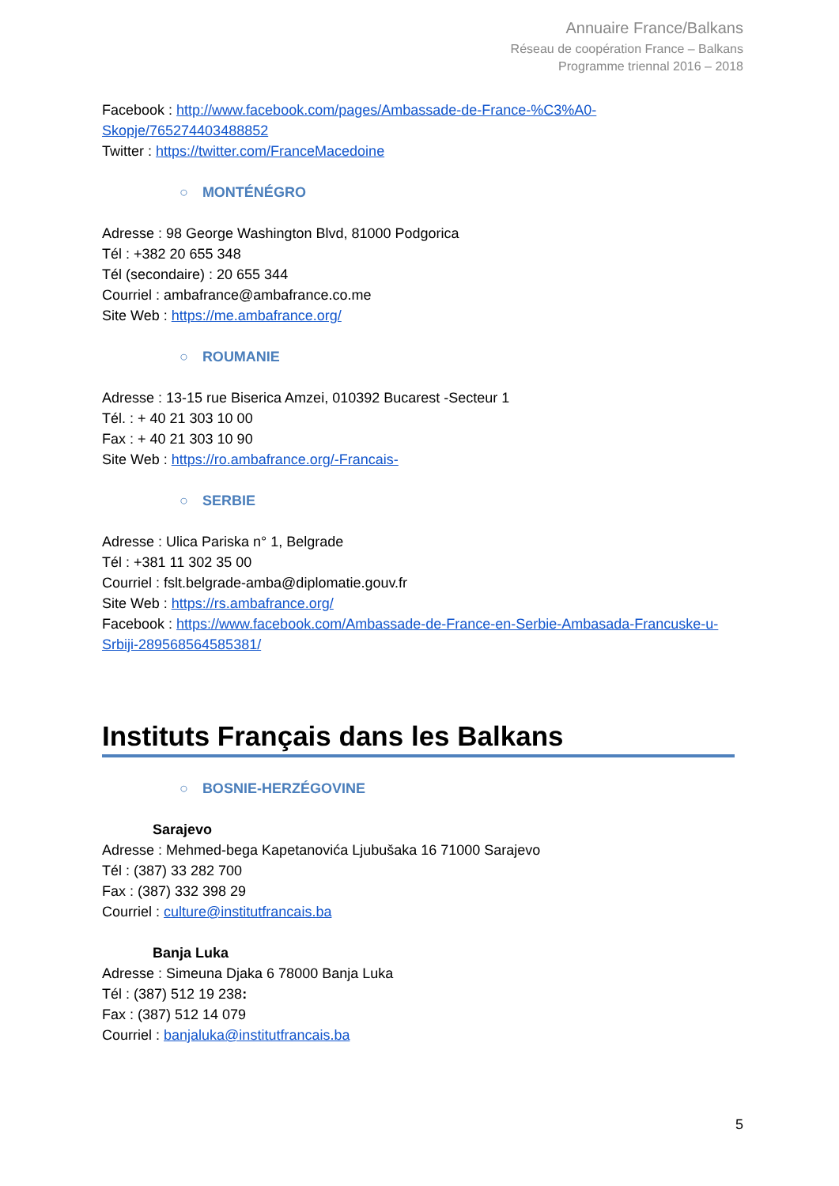Annuaire France/Balkans
Réseau de coopération France – Balkans
Programme triennal 2016 – 2018
Facebook : http://www.facebook.com/pages/Ambassade-de-France-%C3%A0-Skopje/765274403488852
Twitter : https://twitter.com/FranceMacedoine
○ MONTÉNÉGRO
Adresse : 98 George Washington Blvd, 81000 Podgorica
Tél : +382 20 655 348
Tél (secondaire) : 20 655 344
Courriel : ambafrance@ambafrance.co.me
Site Web : https://me.ambafrance.org/
○ ROUMANIE
Adresse : 13-15 rue Biserica Amzei, 010392 Bucarest -Secteur 1
Tél. : + 40 21 303 10 00
Fax : + 40 21 303 10 90
Site Web : https://ro.ambafrance.org/-Francais-
○ SERBIE
Adresse : Ulica Pariska n° 1, Belgrade
Tél : +381 11 302 35 00
Courriel : fslt.belgrade-amba@diplomatie.gouv.fr
Site Web : https://rs.ambafrance.org/
Facebook : https://www.facebook.com/Ambassade-de-France-en-Serbie-Ambasada-Francuske-u-Srbiji-289568564585381/
Instituts Français dans les Balkans
○ BOSNIE-HERZÉGOVINE
Sarajevo
Adresse : Mehmed-bega Kapetanovića Ljubušaka 16 71000 Sarajevo
Tél : (387) 33 282 700
Fax : (387) 332 398 29
Courriel : culture@institutfrancais.ba
Banja Luka
Adresse : Simeuna Djaka 6 78000 Banja Luka
Tél : (387) 512 19 238:
Fax : (387) 512 14 079
Courriel : banjaluka@institutfrancais.ba
5